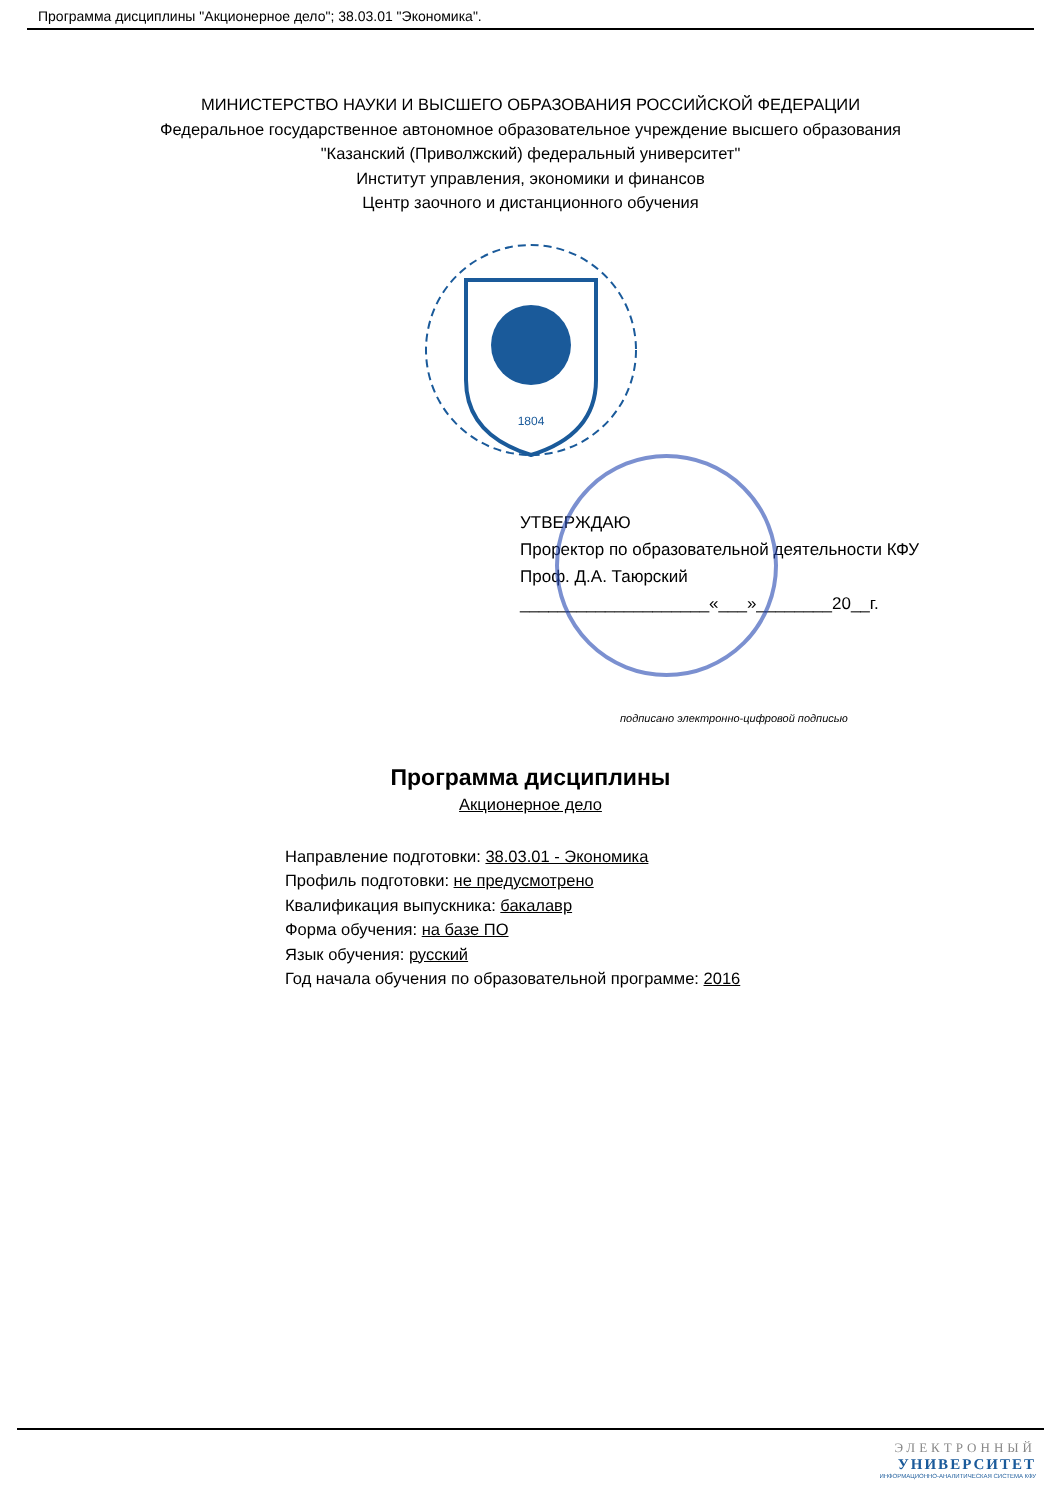Программа дисциплины "Акционерное дело"; 38.03.01 "Экономика".
МИНИСТЕРСТВО НАУКИ И ВЫСШЕГО ОБРАЗОВАНИЯ РОССИЙСКОЙ ФЕДЕРАЦИИ
Федеральное государственное автономное образовательное учреждение высшего образования
"Казанский (Приволжский) федеральный университет"
Институт управления, экономики и финансов
Центр заочного и дистанционного обучения
1804
УТВЕРЖДАЮ
Проректор по образовательной деятельности КФУ
Проф. Д.А. Таюрский
____________________«___»________20__г.
подписано электронно-цифровой подписью
Программа дисциплины
Акционерное дело
Направление подготовки: 38.03.01 - Экономика
Профиль подготовки: не предусмотрено
Квалификация выпускника: бакалавр
Форма обучения: на базе ПО
Язык обучения: русский
Год начала обучения по образовательной программе: 2016
ЭЛЕКТРОННЫЙ
УНИВЕРСИТЕТ
ИНФОРМАЦИОННО-АНАЛИТИЧЕСКАЯ СИСТЕМА КФУ